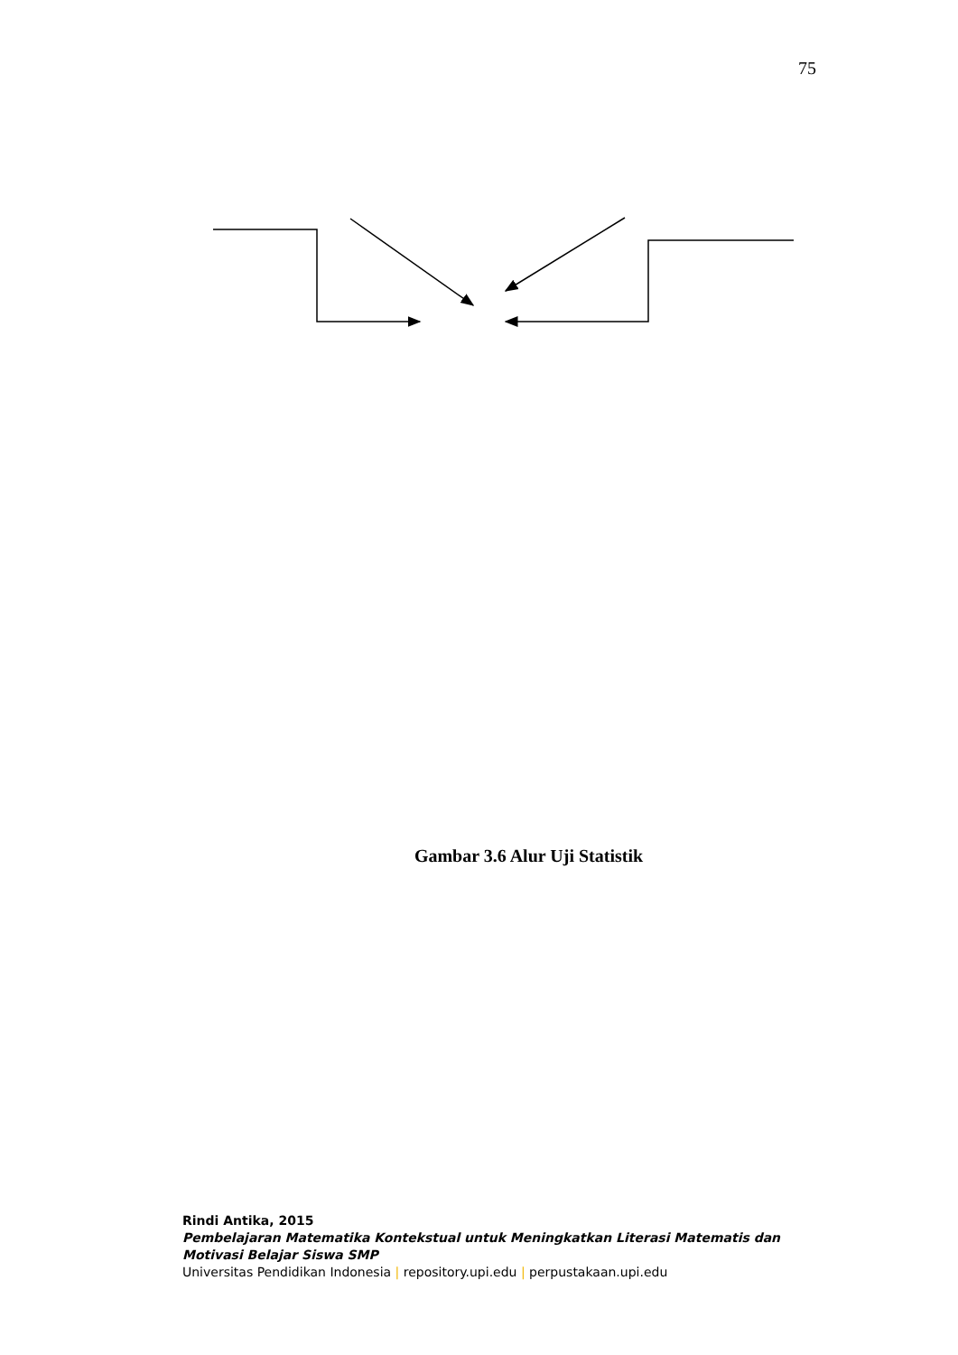75
Gambar 3.6 Alur Uji Statistik
Rindi Antika, 2015
Pembelajaran Matematika Kontekstual untuk Meningkatkan Literasi Matematis dan
Motivasi Belajar Siswa SMP
Universitas Pendidikan Indonesia | repository.upi.edu | perpustakaan.upi.edu